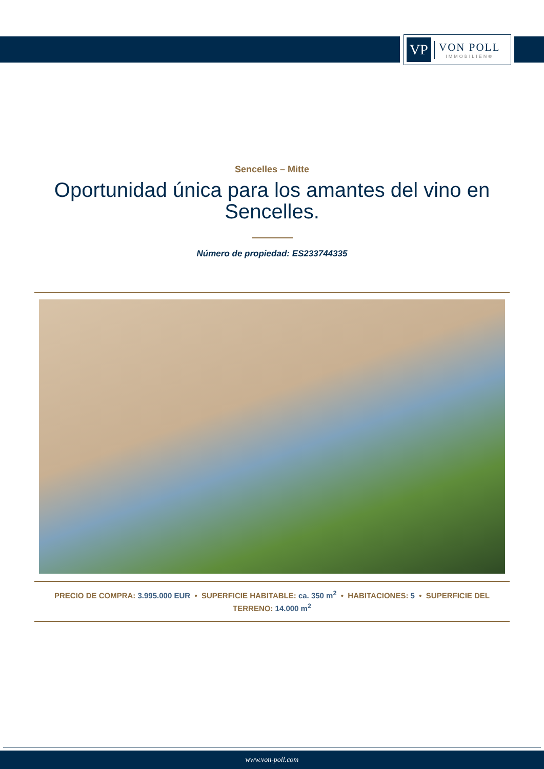VP
VON POLL
IMMOBILIEN®
Sencelles – Mitte
Oportunidad única para los amantes del vino en Sencelles.
Número de propiedad: ES233744335
PRECIO DE COMPRA: 3.995.000 EUR • SUPERFICIE HABITABLE: ca. 350 m<sup>2</sup> • HABITACIONES: 5 • SUPERFICIE DEL TERRENO: 14.000 m<sup>2</sup>
www.von-poll.com